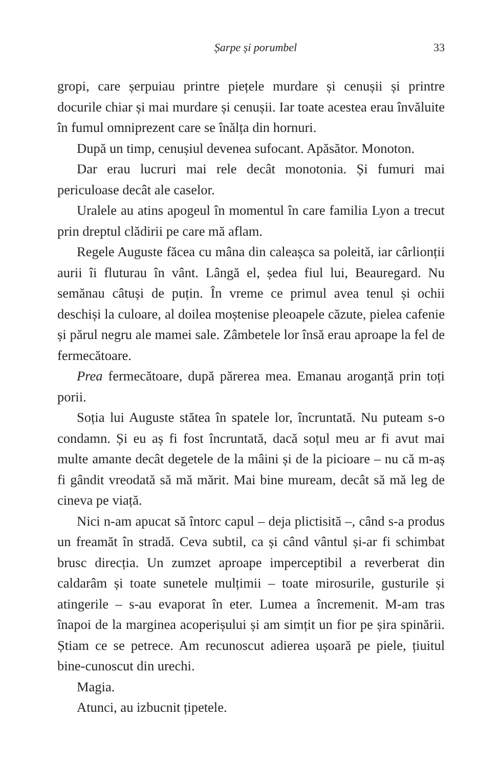Șarpe și porumbel 33
gropi, care șerpuiau printre piețele murdare și cenușii și printre docurile chiar și mai murdare și cenușii. Iar toate acestea erau învăluite în fumul omniprezent care se înălța din hornuri.
După un timp, cenușiul devenea sufocant. Apăsător. Monoton.
Dar erau lucruri mai rele decât monotonia. Și fumuri mai periculoase decât ale caselor.
Uralele au atins apogeul în momentul în care familia Lyon a trecut prin dreptul clădirii pe care mă aflam.
Regele Auguste făcea cu mâna din caleașca sa poleită, iar cârlionții aurii îi fluturau în vânt. Lângă el, ședea fiul lui, Beauregard. Nu semănau câtuși de puțin. În vreme ce primul avea tenul și ochii deschiși la culoare, al doilea moștenise pleoapele căzute, pielea cafenie și părul negru ale mamei sale. Zâmbetele lor însă erau aproape la fel de fermecătoare.
Prea fermecătoare, după părerea mea. Emanau aroganță prin toți porii.
Soția lui Auguste stătea în spatele lor, încruntată. Nu puteam s-o condamn. Și eu aș fi fost încruntată, dacă soțul meu ar fi avut mai multe amante decât degetele de la mâini și de la picioare – nu că m-aș fi gândit vreodată să mă mărit. Mai bine muream, decât să mă leg de cineva pe viață.
Nici n-am apucat să întorc capul – deja plictisită –, când s-a produs un freamăt în stradă. Ceva subtil, ca și când vântul și-ar fi schimbat brusc direcția. Un zumzet aproape imperceptibil a reverberat din caldarâm și toate sunetele mulțimii – toate mirosurile, gusturile și atingerile – s-au evaporat în eter. Lumea a încremenit. M-am tras înapoi de la marginea acoperișului și am simțit un fior pe șira spinării. Știam ce se petrece. Am recunoscut adierea ușoară pe piele, țiuitul bine-cunoscut din urechi.
Magia.
Atunci, au izbucnit țipetele.